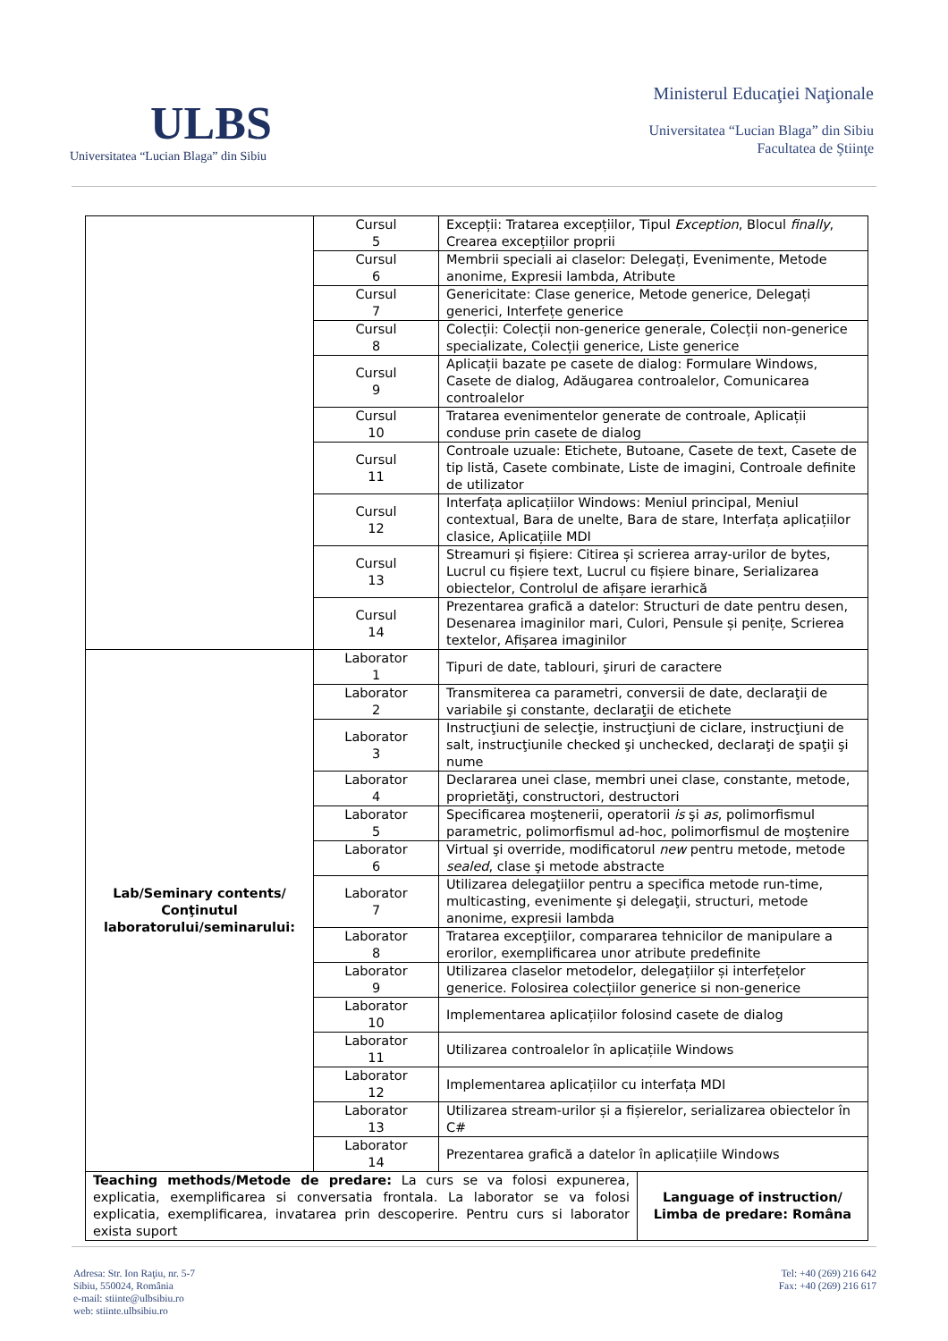ULBS
Universitatea “Lucian Blaga” din Sibiu
Ministerul Educaţiei Naţionale
Universitatea “Lucian Blaga” din Sibiu
Facultatea de Ştiinţe
| | Cursul 5 | Excepții: Tratarea excepțiilor, Tipul Exception , Blocul finally , Crearea excepțiilor proprii |
| | Cursul 6 | Membrii speciali ai claselor: Delegați, Evenimente, Metode anonime, Expresii lambda, Atribute |
| | Cursul 7 | Genericitate: Clase generice, Metode generice, Delegați generici, Interfețe generice |
| | Cursul 8 | Colecții: Colecții non-generice generale, Colecții non-generice specializate, Colecții generice, Liste generice |
| | Cursul 9 | Aplicații bazate pe casete de dialog: Formulare Windows, Casete de dialog, Adăugarea controalelor, Comunicarea controalelor |
| | Cursul 10 | Tratarea evenimentelor generate de controale, Aplicații conduse prin casete de dialog |
| | Cursul 11 | Controale uzuale: Etichete, Butoane, Casete de text, Casete de tip listă, Casete combinate, Liste de imagini, Controale definite de utilizator |
| | Cursul 12 | Interfața aplicațiilor Windows: Meniul principal, Meniul contextual, Bara de unelte, Bara de stare, Interfața aplicațiilor clasice, Aplicațiile MDI |
| | Cursul 13 | Streamuri și fișiere: Citirea și scrierea array-urilor de bytes, Lucrul cu fișiere text, Lucrul cu fișiere binare, Serializarea obiectelor, Controlul de afișare ierarhică |
| | Cursul 14 | Prezentarea grafică a datelor: Structuri de date pentru desen, Desenarea imaginilor mari, Culori, Pensule și penițe, Scrierea textelor, Afișarea imaginilor |
| Lab/Seminary contents/ Conţinutul laboratorului/seminarului: | Laborator 1 | Tipuri de date, tablouri, şiruri de caractere |
| | Laborator 2 | Transmiterea ca parametri, conversii de date, declaraţii de variabile şi constante, declaraţii de etichete |
| | Laborator 3 | Instrucţiuni de selecţie, instrucţiuni de ciclare, instrucţiuni de salt, instrucţiunile checked şi unchecked, declaraţi de spaţii şi nume |
| | Laborator 4 | Declararea unei clase, membri unei clase, constante, metode, proprietăţi, constructori, destructori |
| | Laborator 5 | Specificarea moştenerii, operatorii is şi as , polimorfismul parametric, polimorfismul ad-hoc, polimorfismul de moştenire |
| | Laborator 6 | Virtual şi override, modificatorul new pentru metode, metode sealed , clase şi metode abstracte |
| | Laborator 7 | Utilizarea delegaţiilor pentru a specifica metode run-time, multicasting, evenimente şi delegaţii, structuri, metode anonime, expresii lambda |
| | Laborator 8 | Tratarea excepţiilor, compararea tehnicilor de manipulare a erorilor, exemplificarea unor atribute predefinite |
| | Laborator 9 | Utilizarea claselor metodelor, delegațiilor și interfețelor generice. Folosirea colecțiilor generice si non-generice |
| | Laborator 10 | Implementarea aplicațiilor folosind casete de dialog |
| | Laborator 11 | Utilizarea controalelor în aplicațiile Windows |
| | Laborator 12 | Implementarea aplicațiilor cu interfața MDI |
| | Laborator 13 | Utilizarea stream-urilor și a fișierelor, serializarea obiectelor în C# |
| | Laborator 14 | Prezentarea grafică a datelor în aplicațiile Windows |
| Teaching methods/Metode de predare: La curs se va folosi expunerea, explicatia, exemplificarea si conversatia frontala. La laborator se va folosi explicatia, exemplificarea, invatarea prin descoperire. Pentru curs si laborator exista suport | Language of instruction/ Limba de predare: Româna |
Adresa: Str. Ion Raţiu, nr. 5-7
Sibiu, 550024, România
e-mail: stiinte@ulbsibiu.ro
web: stiinte.ulbsibiu.ro
Tel: +40 (269) 216 642
Fax: +40 (269) 216 617